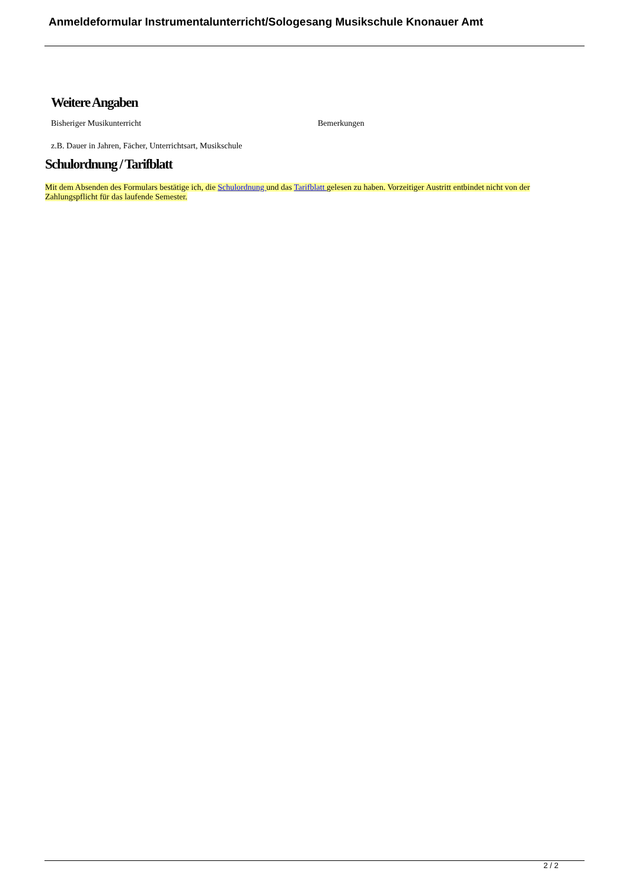Anmeldeformular Instrumentalunterricht/Sologesang Musikschule Knonauer Amt
Weitere Angaben
Bisheriger Musikunterricht Bemerkungen
z.B. Dauer in Jahren, Fächer, Unterrichtsart, Musikschule
Schulordnung / Tarifblatt
Mit dem Absenden des Formulars bestätige ich, die Schulordnung und das Tarifblatt gelesen zu haben. Vorzeitiger Austritt entbindet nicht von der Zahlungspflicht für das laufende Semester.
2 / 2